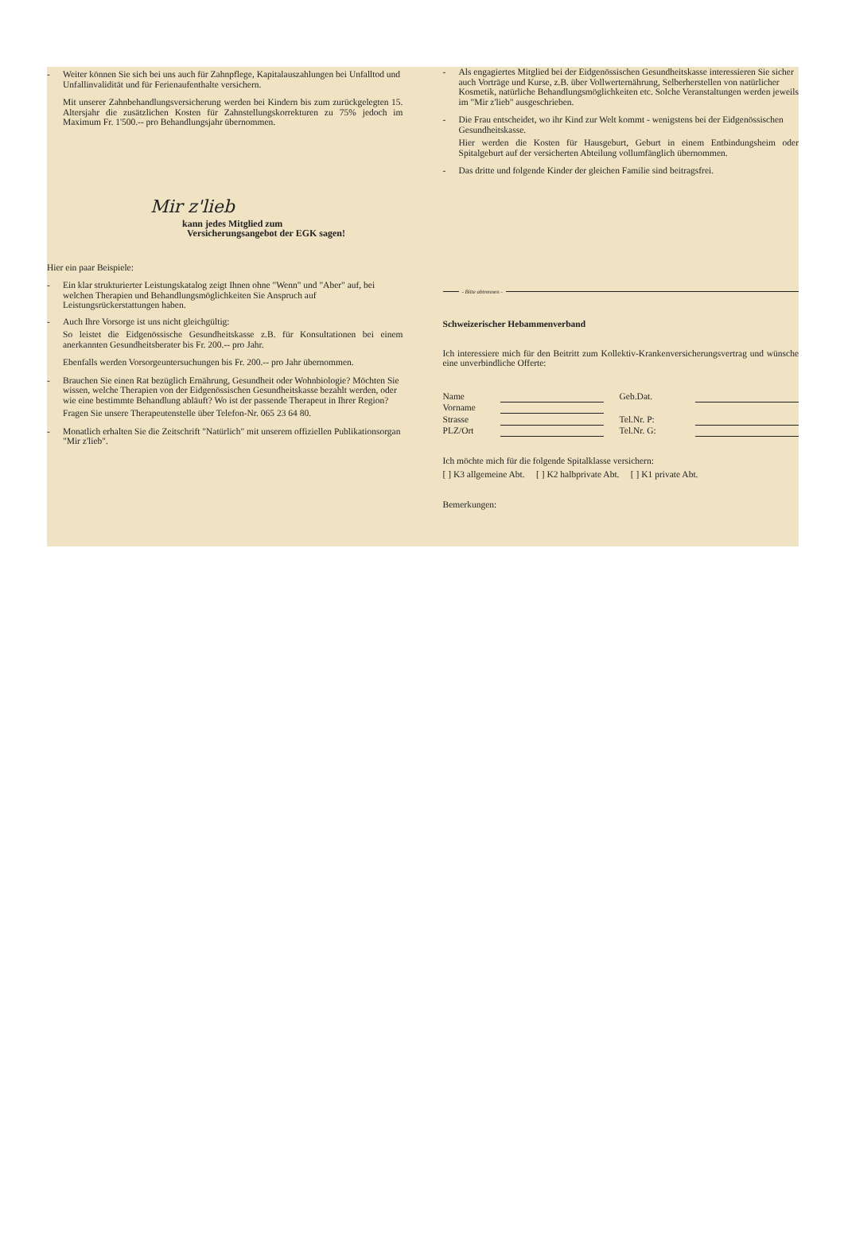- Weiter können Sie sich bei uns auch für Zahnpflege, Kapitalauszahlungen bei Unfalltod und Unfallinvalidität und für Ferienaufenthalte versichern.
Mit unserer Zahnbehandlungsversicherung werden bei Kindern bis zum zurückgelegten 15. Altersjahr die zusätzlichen Kosten für Zahnstellungskorrekturen zu 75% jedoch im Maximum Fr. 1'500.-- pro Behandlungsjahr übernommen.
Mir z'lieb
kann jedes Mitglied zum
Versicherungsangebot der EGK sagen!
Hier ein paar Beispiele:
- Ein klar strukturierter Leistungskatalog zeigt Ihnen ohne "Wenn" und "Aber" auf, bei welchen Therapien und Behandlungsmöglichkeiten Sie Anspruch auf Leistungsrückerstattungen haben.
- Auch Ihre Vorsorge ist uns nicht gleichgültig:
So leistet die Eidgenössische Gesundheitskasse z.B. für Konsultationen bei einem anerkannten Gesundheitsberater bis Fr. 200.-- pro Jahr.
Ebenfalls werden Vorsorgeuntersuchungen bis Fr. 200.-- pro Jahr übernommen.
- Brauchen Sie einen Rat bezüglich Ernährung, Gesundheit oder Wohnbiologie? Möchten Sie wissen, welche Therapien von der Eidgenössischen Gesundheitskasse bezahlt werden, oder wie eine bestimmte Behandlung abläuft? Wo ist der passende Therapeut in Ihrer Region?
Fragen Sie unsere Therapeutenstelle über Telefon-Nr. 065 23 64 80.
- Monatlich erhalten Sie die Zeitschrift "Natürlich" mit unserem offiziellen Publikationsorgan "Mir z'lieb".
- Als engagiertes Mitglied bei der Eidgenössischen Gesundheitskasse interessieren Sie sicher auch Vorträge und Kurse, z.B. über Vollwerternährung, Selberherstellen von natürlicher Kosmetik, natürliche Behandlungsmöglichkeiten etc. Solche Veranstaltungen werden jeweils im "Mir z'lieb" ausgeschrieben.
- Die Frau entscheidet, wo ihr Kind zur Welt kommt - wenigstens bei der Eidgenössischen Gesundheitskasse.
Hier werden die Kosten für Hausgeburt, Geburt in einem Entbindungsheim oder Spitalgeburt auf der versicherten Abteilung vollumfänglich übernommen.
- Das dritte und folgende Kinder der gleichen Familie sind beitragsfrei.
- Bitte abtrennen -
Schweizerischer Hebammenverband
Ich interessiere mich für den Beitritt zum Kollektiv-Krankenversicherungsvertrag und wünsche eine unverbindliche Offerte:
| Name | | Geb.Dat. | |
| Vorname | | | |
| Strasse | | Tel.Nr. P: | |
| PLZ/Ort | | Tel.Nr. G: | |
Ich möchte mich für die folgende Spitalklasse versichern:
[ ] K3 allgemeine Abt. [ ] K2 halbprivate Abt. [ ] K1 private Abt.
Bemerkungen: